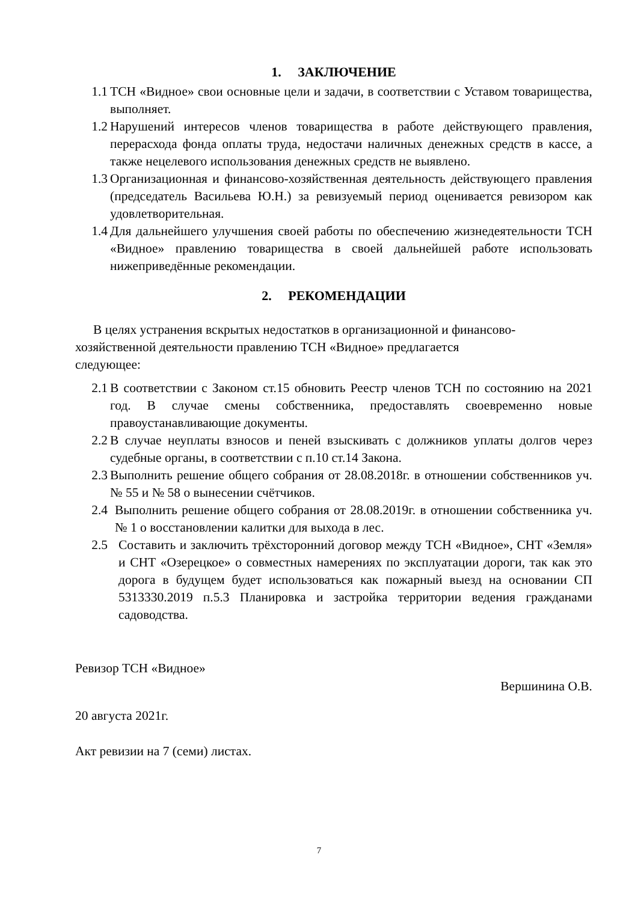1. ЗАКЛЮЧЕНИЕ
1.1 ТСН «Видное» свои основные цели и задачи, в соответствии с Уставом товарищества, выполняет.
1.2 Нарушений интересов членов товарищества в работе действующего правления, перерасхода фонда оплаты труда, недостачи наличных денежных средств в кассе, а также нецелевого использования денежных средств не выявлено.
1.3 Организационная и финансово-хозяйственная деятельность действующего правления (председатель Васильева Ю.Н.) за ревизуемый период оценивается ревизором как удовлетворительная.
1.4 Для дальнейшего улучшения своей работы по обеспечению жизнедеятельности ТСН «Видное» правлению товарищества в своей дальнейшей работе использовать нижеприведённые рекомендации.
2. РЕКОМЕНДАЦИИ
В целях устранения вскрытых недостатков в организационной и финансово-хозяйственной деятельности правлению ТСН «Видное» предлагается следующее:
2.1 В соответствии с Законом ст.15 обновить Реестр членов ТСН по состоянию на 2021 год. В случае смены собственника, предоставлять своевременно новые правоустанавливающие документы.
2.2 В случае неуплаты взносов и пеней взыскивать с должников уплаты долгов через судебные органы, в соответствии с п.10 ст.14 Закона.
2.3 Выполнить решение общего собрания от 28.08.2018г. в отношении собственников уч. № 55 и № 58 о вынесении счётчиков.
2.4 Выполнить решение общего собрания от 28.08.2019г. в отношении собственника уч. № 1 о восстановлении калитки для выхода в лес.
2.5 Составить и заключить трёхсторонний договор между ТСН «Видное», СНТ «Земля» и СНТ «Озерецкое» о совместных намерениях по эксплуатации дороги, так как это дорога в будущем будет использоваться как пожарный выезд на основании СП 5313330.2019 п.5.3 Планировка и застройка территории ведения гражданами садоводства.
Ревизор ТСН «Видное» Вершинина О.В.
20 августа 2021г.
Акт ревизии на 7 (семи) листах.
7